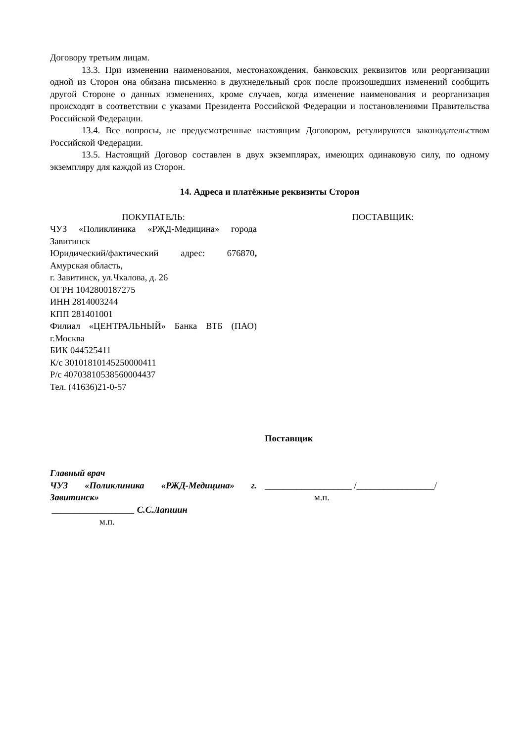Договору третьим лицам.
13.3. При изменении наименования, местонахождения, банковских реквизитов или реорганизации одной из Сторон она обязана письменно в двухнедельный срок после произошедших изменений сообщить другой Стороне о данных изменениях, кроме случаев, когда изменение наименования и реорганизация происходят в соответствии с указами Президента Российской Федерации и постановлениями Правительства Российской Федерации.
13.4. Все вопросы, не предусмотренные настоящим Договором, регулируются законодательством Российской Федерации.
13.5. Настоящий Договор составлен в двух экземплярах, имеющих одинаковую силу, по одному экземпляру для каждой из Сторон.
14. Адреса и платёжные реквизиты Сторон
ПОКУПАТЕЛЬ:
ЧУЗ «Поликлиника «РЖД-Медицина» города Завитинск
Юридический/фактический адрес: 676870, Амурская область,
г. Завитинск, ул.Чкалова, д. 26
ОГРН 1042800187275
ИНН 2814003244
КПП 281401001
Филиал «ЦЕНТРАЛЬНЫЙ» Банка ВТБ (ПАО) г.Москва
БИК 044525411
К/с 30101810145250000411
Р/с 40703810538560004437
Тел. (41636)21-0-57
ПОСТАВЩИК:
Главный врач
ЧУЗ «Поликлиника «РЖД-Медицина» г. Завитинск»
__________________ С.С.Лапшин
м.п.
Поставщик
___________________ /_________________/
м.п.